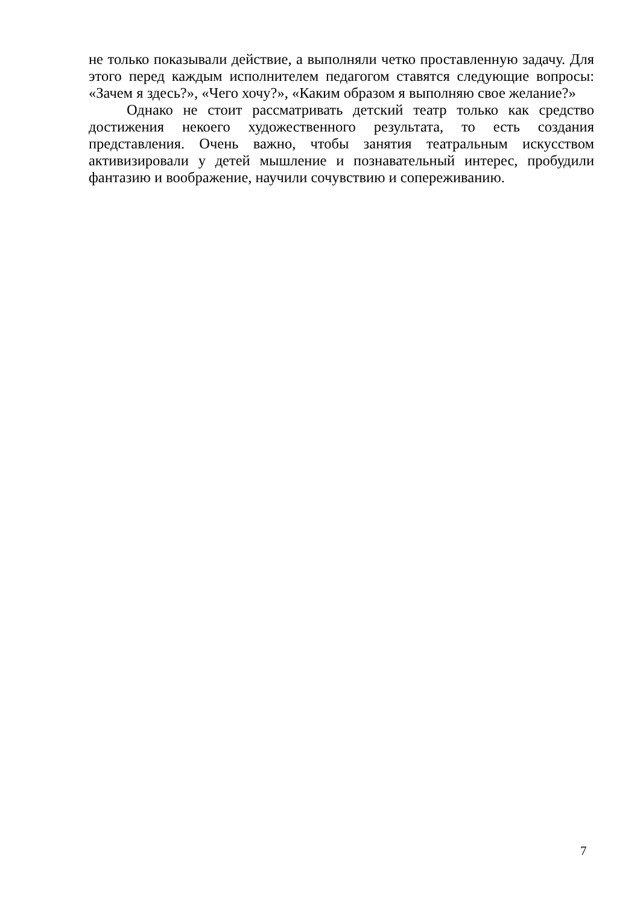не только показывали действие, а выполняли четко проставленную задачу. Для этого перед каждым исполнителем педагогом ставятся следующие вопросы: «Зачем я здесь?», «Чего хочу?», «Каким образом я выполняю свое желание?»
Однако не стоит рассматривать детский театр только как средство достижения некоего художественного результата, то есть создания представления. Очень важно, чтобы занятия театральным искусством активизировали у детей мышление и познавательный интерес, пробудили фантазию и воображение, научили сочувствию и сопереживанию.
7